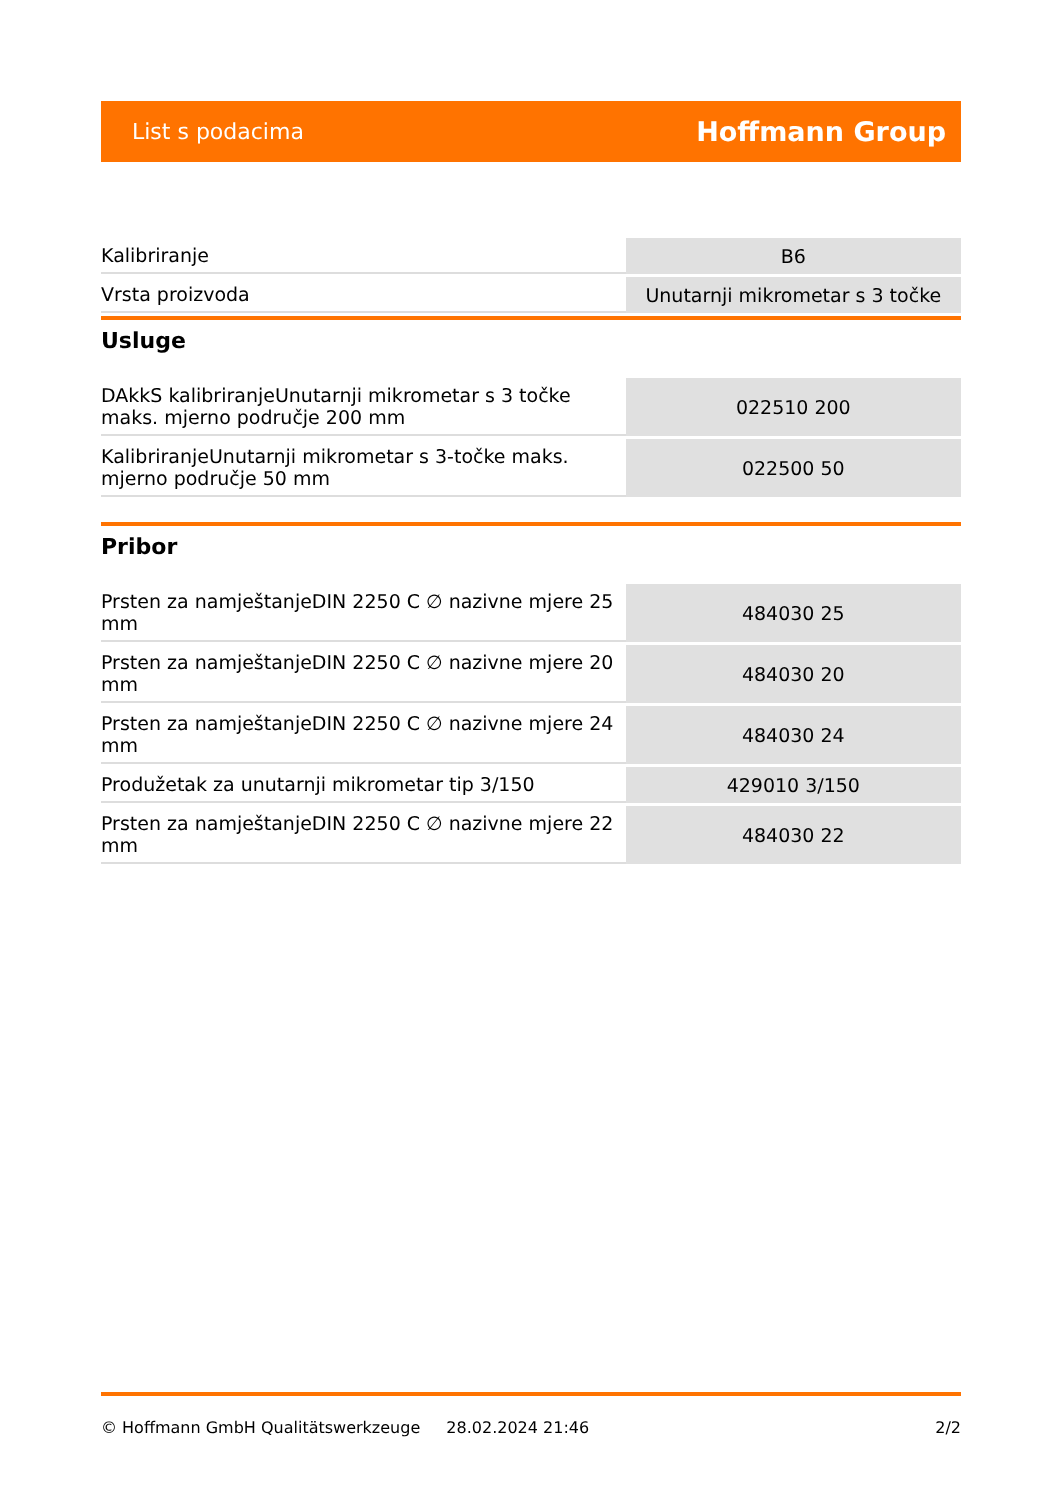List s podacima Hoffmann Group
| Kalibriranje | B6 |
| Vrsta proizvoda | Unutarnji mikrometar s 3 točke |
Usluge
| DAkkS kalibriranjeUnutarnji mikrometar s 3 točke maks. mjerno područje 200 mm | 022510 200 |
| KalibriranjeUnutarnji mikrometar s 3-točke maks. mjerno područje 50 mm | 022500 50 |
Pribor
| Prsten za namještanjeDIN 2250 C ∅ nazivne mjere 25 mm | 484030 25 |
| Prsten za namještanjeDIN 2250 C ∅ nazivne mjere 20 mm | 484030 20 |
| Prsten za namještanjeDIN 2250 C ∅ nazivne mjere 24 mm | 484030 24 |
| Produžetak za unutarnji mikrometar tip 3/150 | 429010 3/150 |
| Prsten za namještanjeDIN 2250 C ∅ nazivne mjere 22 mm | 484030 22 |
© Hoffmann GmbH Qualitätswerkzeuge 28.02.2024 21:46 2/2